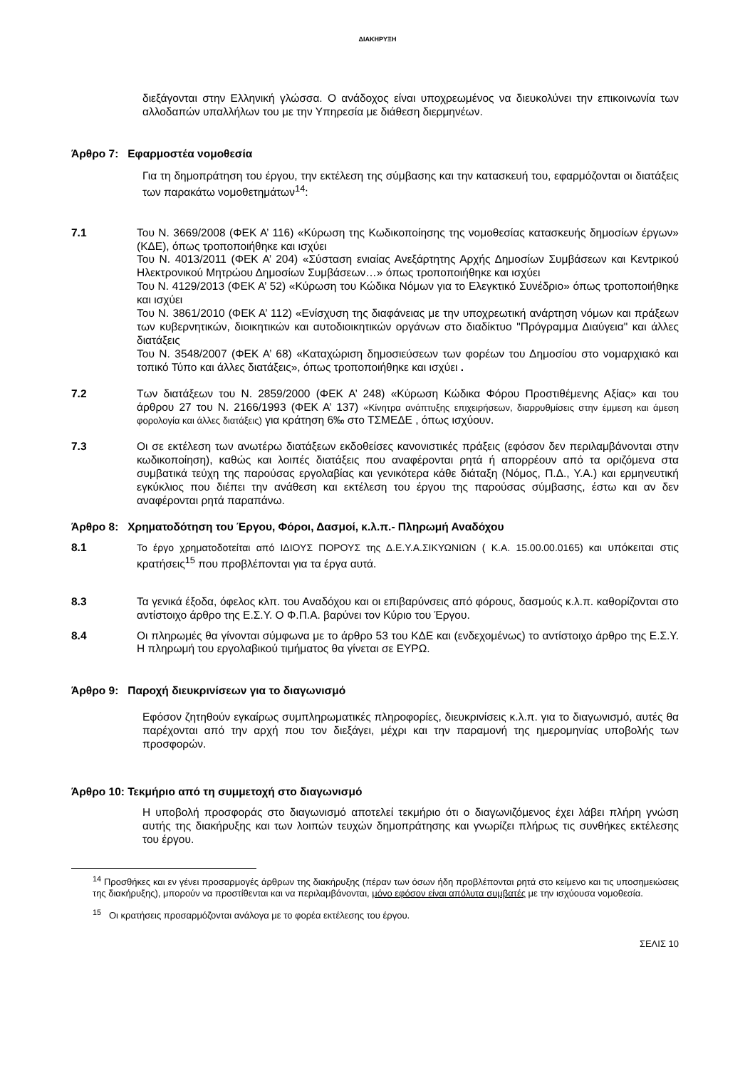ΔΙΑΚΗΡΥΞΗ
διεξάγονται στην Ελληνική γλώσσα. Ο ανάδοχος είναι υποχρεωμένος να διευκολύνει την επικοινωνία των αλλοδαπών υπαλλήλων του με την Υπηρεσία με διάθεση διερμηνέων.
Άρθρο 7: Εφαρμοστέα νομοθεσία
Για τη δημοπράτηση του έργου, την εκτέλεση της σύμβασης και την κατασκευή του, εφαρμόζονται οι διατάξεις των παρακάτω νομοθετημάτων<sup>14</sup>:
7.1 Του Ν. 3669/2008 (ΦΕΚ Α’ 116) «Κύρωση της Κωδικοποίησης της νομοθεσίας κατασκευής δημοσίων έργων» (ΚΔΕ), όπως τροποποιήθηκε και ισχύει
Του Ν. 4013/2011 (ΦΕΚ Α’ 204) «Σύσταση ενιαίας Ανεξάρτητης Αρχής Δημοσίων Συμβάσεων και Κεντρικού Ηλεκτρονικού Μητρώου Δημοσίων Συμβάσεων…» όπως τροποποιήθηκε και ισχύει
Του Ν. 4129/2013 (ΦΕΚ Α’ 52) «Κύρωση του Κώδικα Νόμων για το Ελεγκτικό Συνέδριο» όπως τροποποιήθηκε και ισχύει
Του Ν. 3861/2010 (ΦΕΚ Α’ 112) «Ενίσχυση της διαφάνειας με την υποχρεωτική ανάρτηση νόμων και πράξεων των κυβερνητικών, διοικητικών και αυτοδιοικητικών οργάνων στο διαδίκτυο "Πρόγραμμα Διαύγεια" και άλλες διατάξεις
Του Ν. 3548/2007 (ΦΕΚ Α’ 68) «Καταχώριση δημοσιεύσεων των φορέων του Δημοσίου στο νομαρχιακό και τοπικό Τύπο και άλλες διατάξεις», όπως τροποποιήθηκε και ισχύει .
7.2 Των διατάξεων του Ν. 2859/2000 (ΦΕΚ Α’ 248) «Κύρωση Κώδικα Φόρου Προστιθέμενης Αξίας» και του άρθρου 27 του Ν. 2166/1993 (ΦΕΚ Α’ 137) «Κίνητρα ανάπτυξης επιχειρήσεων, διαρρυθμίσεις στην έμμεση και άμεση φορολογία και άλλες διατάξεις) για κράτηση 6‰ στο ΤΣΜΕΔΕ , όπως ισχύουν.
7.3 Οι σε εκτέλεση των ανωτέρω διατάξεων εκδοθείσες κανονιστικές πράξεις (εφόσον δεν περιλαμβάνονται στην κωδικοποίηση), καθώς και λοιπές διατάξεις που αναφέρονται ρητά ή απορρέουν από τα οριζόμενα στα συμβατικά τεύχη της παρούσας εργολαβίας και γενικότερα κάθε διάταξη (Νόμος, Π.Δ., Υ.Α.) και ερμηνευτική εγκύκλιος που διέπει την ανάθεση και εκτέλεση του έργου της παρούσας σύμβασης, έστω και αν δεν αναφέρονται ρητά παραπάνω.
Άρθρο 8: Χρηματοδότηση του Έργου, Φόροι, Δασμοί, κ.λ.π.- Πληρωμή Αναδόχου
8.1 Το έργο χρηματοδοτείται από ΙΔΙΟΥΣ ΠΟΡΟΥΣ της Δ.Ε.Υ.Α.ΣΙΚΥΩΝΙΩΝ ( Κ.Α. 15.00.00.0165) και υπόκειται στις κρατήσεις<sup>15</sup> που προβλέπονται για τα έργα αυτά.
8.3 Τα γενικά έξοδα, όφελος κλπ. του Αναδόχου και οι επιβαρύνσεις από φόρους, δασμούς κ.λ.π. καθορίζονται στο αντίστοιχο άρθρο της Ε.Σ.Υ. Ο Φ.Π.Α. βαρύνει τον Κύριο του Έργου.
8.4 Οι πληρωμές θα γίνονται σύμφωνα με το άρθρο 53 του ΚΔΕ και (ενδεχομένως) το αντίστοιχο άρθρο της Ε.Σ.Υ. Η πληρωμή του εργολαβικού τιμήματος θα γίνεται σε ΕΥΡΩ.
Άρθρο 9: Παροχή διευκρινίσεων για το διαγωνισμό
Εφόσον ζητηθούν εγκαίρως συμπληρωματικές πληροφορίες, διευκρινίσεις κ.λ.π. για το διαγωνισμό, αυτές θα παρέχονται από την αρχή που τον διεξάγει, μέχρι και την παραμονή της ημερομηνίας υποβολής των προσφορών.
Άρθρο 10: Τεκμήριο από τη συμμετοχή στο διαγωνισμό
Η υποβολή προσφοράς στο διαγωνισμό αποτελεί τεκμήριο ότι ο διαγωνιζόμενος έχει λάβει πλήρη γνώση αυτής της διακήρυξης και των λοιπών τευχών δημοπράτησης και γνωρίζει πλήρως τις συνθήκες εκτέλεσης του έργου.
<sup>14</sup> Προσθήκες και εν γένει προσαρμογές άρθρων της διακήρυξης (πέραν των όσων ήδη προβλέπονται ρητά στο κείμενο και τις υποσημειώσεις της διακήρυξης), μπορούν να προστίθενται και να περιλαμβάνονται, μόνο εφόσον είναι απόλυτα συμβατές με την ισχύουσα νομοθεσία.
<sup>15</sup> Οι κρατήσεις προσαρμόζονται ανάλογα με το φορέα εκτέλεσης του έργου.
ΣΕΛΙΣ 10